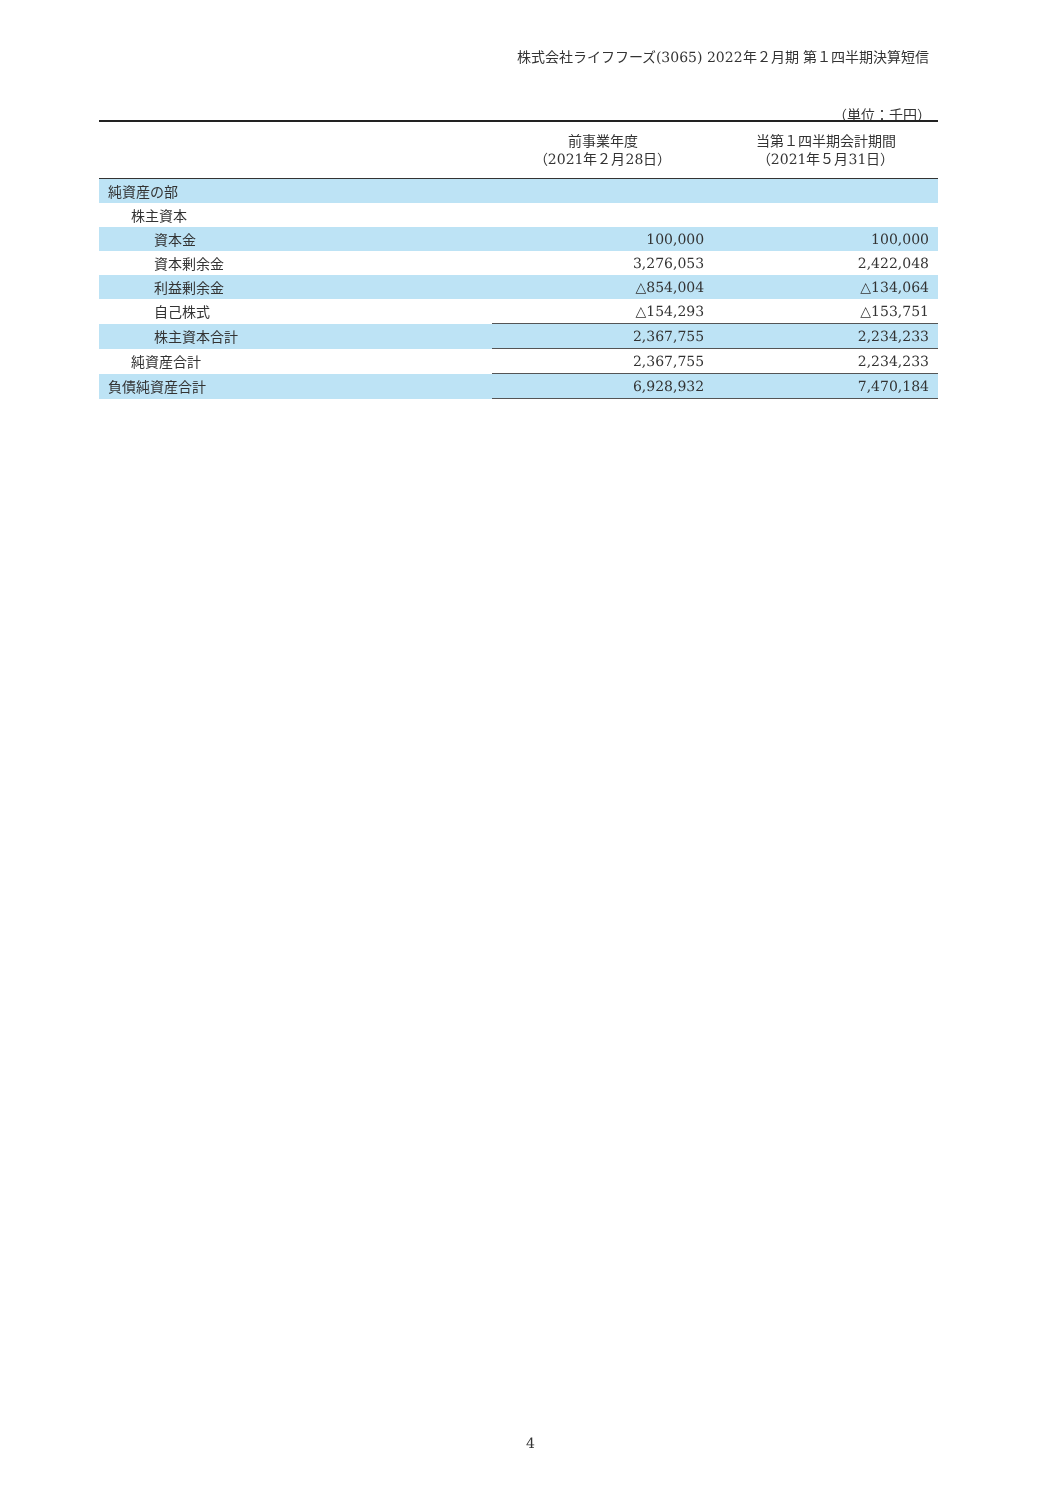株式会社ライフフーズ(3065) 2022年２月期 第１四半期決算短信
（単位：千円）
| | 前事業年度 （2021年２月28日） | 当第１四半期会計期間 （2021年５月31日） |
| --- | --- | --- |
| 純資産の部 | | |
| 株主資本 | | |
| 資本金 | 100,000 | 100,000 |
| 資本剰余金 | 3,276,053 | 2,422,048 |
| 利益剰余金 | △854,004 | △134,064 |
| 自己株式 | △154,293 | △153,751 |
| 株主資本合計 | 2,367,755 | 2,234,233 |
| 純資産合計 | 2,367,755 | 2,234,233 |
| 負債純資産合計 | 6,928,932 | 7,470,184 |
4